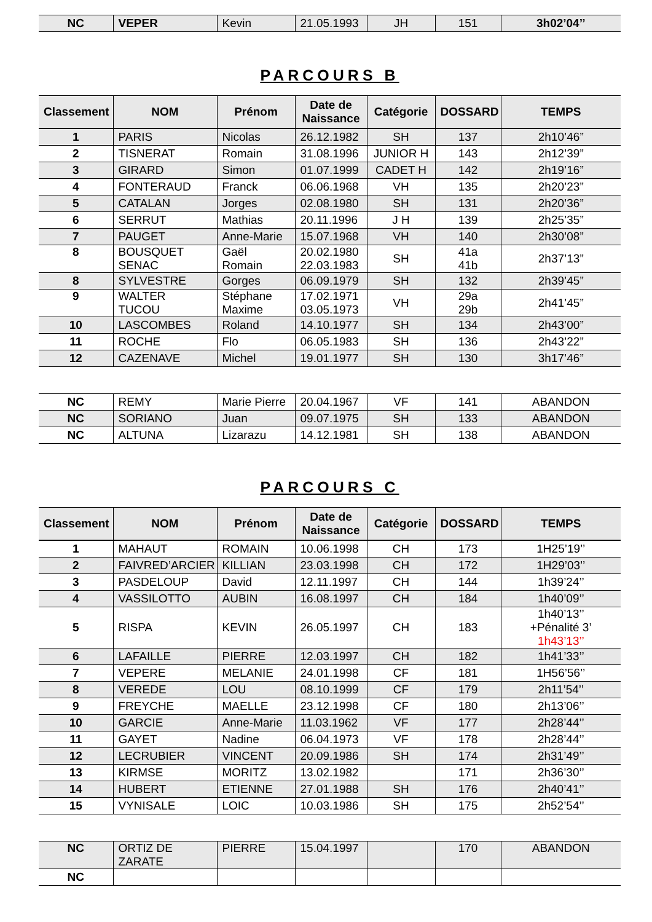| NC | VEPER | Kevin | 21.05.1993 | JH | 151 | 3h02’04’’ |
PARCOURS B
| Classement | NOM | Prénom | Date de Naissance | Catégorie | DOSSARD | TEMPS |
| --- | --- | --- | --- | --- | --- | --- |
| 1 | PARIS | Nicolas | 26.12.1982 | SH | 137 | 2h10’46” |
| 2 | TISNERAT | Romain | 31.08.1996 | JUNIOR H | 143 | 2h12’39” |
| 3 | GIRARD | Simon | 01.07.1999 | CADET H | 142 | 2h19’16” |
| 4 | FONTERAUD | Franck | 06.06.1968 | VH | 135 | 2h20’23” |
| 5 | CATALAN | Jorges | 02.08.1980 | SH | 131 | 2h20’36” |
| 6 | SERRUT | Mathias | 20.11.1996 | J H | 139 | 2h25’35” |
| 7 | PAUGET | Anne-Marie | 15.07.1968 | VH | 140 | 2h30’08” |
| 8 | BOUSQUET SENAC | Gaël Romain | 20.02.1980 22.03.1983 | SH | 41a 41b | 2h37’13” |
| 8 | SYLVESTRE | Gorges | 06.09.1979 | SH | 132 | 2h39’45” |
| 9 | WALTER TUCOU | Stéphane Maxime | 17.02.1971 03.05.1973 | VH | 29a 29b | 2h41’45” |
| 10 | LASCOMBES | Roland | 14.10.1977 | SH | 134 | 2h43’00” |
| 11 | ROCHE | Flo | 06.05.1983 | SH | 136 | 2h43’22” |
| 12 | CAZENAVE | Michel | 19.01.1977 | SH | 130 | 3h17’46” |
| NC | REMY | Marie Pierre | 20.04.1967 | VF | 141 | ABANDON |
| NC | SORIANO | Juan | 09.07.1975 | SH | 133 | ABANDON |
| NC | ALTUNA | Lizarazu | 14.12.1981 | SH | 138 | ABANDON |
PARCOURS C
| Classement | NOM | Prénom | Date de Naissance | Catégorie | DOSSARD | TEMPS |
| --- | --- | --- | --- | --- | --- | --- |
| 1 | MAHAUT | ROMAIN | 10.06.1998 | CH | 173 | 1H25’19’’ |
| 2 | FAIVRED’ARCIER | KILLIAN | 23.03.1998 | CH | 172 | 1H29’03’’ |
| 3 | PASDELOUP | David | 12.11.1997 | CH | 144 | 1h39’24’’ |
| 4 | VASSILOTTO | AUBIN | 16.08.1997 | CH | 184 | 1h40’09’’ |
| 5 | RISPA | KEVIN | 26.05.1997 | CH | 183 | 1h40’13’’ +Pénalité 3’ 1h43’13’’ |
| 6 | LAFAILLE | PIERRE | 12.03.1997 | CH | 182 | 1h41’33’’ |
| 7 | VEPERE | MELANIE | 24.01.1998 | CF | 181 | 1H56’56’’ |
| 8 | VEREDE | LOU | 08.10.1999 | CF | 179 | 2h11’54’’ |
| 9 | FREYCHE | MAELLE | 23.12.1998 | CF | 180 | 2h13’06’’ |
| 10 | GARCIE | Anne-Marie | 11.03.1962 | VF | 177 | 2h28’44’’ |
| 11 | GAYET | Nadine | 06.04.1973 | VF | 178 | 2h28’44’’ |
| 12 | LECRUBIER | VINCENT | 20.09.1986 | SH | 174 | 2h31’49’’ |
| 13 | KIRMSE | MORITZ | 13.02.1982 | | 171 | 2h36’30’’ |
| 14 | HUBERT | ETIENNE | 27.01.1988 | SH | 176 | 2h40’41’’ |
| 15 | VYNISALE | LOIC | 10.03.1986 | SH | 175 | 2h52’54’’ |
| NC | ORTIZ DE ZARATE | PIERRE | 15.04.1997 | | 170 | ABANDON |
| NC | | | | | | |